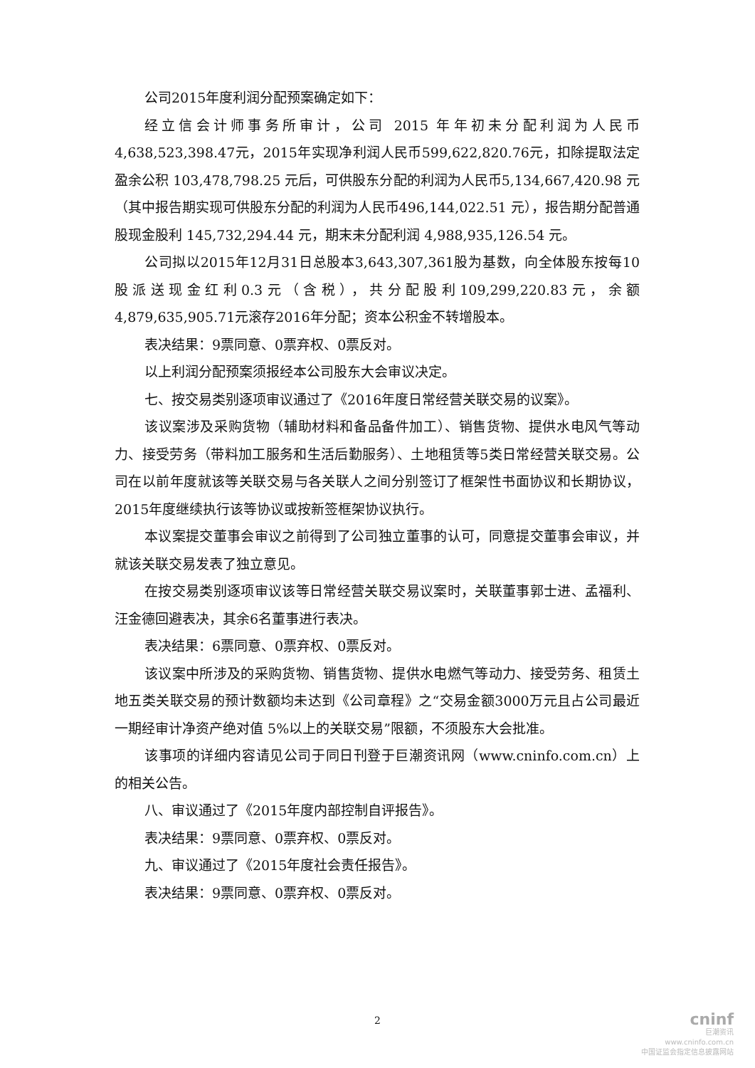公司2015年度利润分配预案确定如下：
经立信会计师事务所审计，公司 2015 年年初未分配利润为人民币4,638,523,398.47元，2015年实现净利润人民币599,622,820.76元，扣除提取法定盈余公积 103,478,798.25 元后，可供股东分配的利润为人民币5,134,667,420.98 元（其中报告期实现可供股东分配的利润为人民币496,144,022.51 元），报告期分配普通股现金股利 145,732,294.44 元，期末未分配利润 4,988,935,126.54 元。
公司拟以2015年12月31日总股本3,643,307,361股为基数，向全体股东按每10股派送现金红利0.3元（含税），共分配股利109,299,220.83元，余额4,879,635,905.71元滚存2016年分配；资本公积金不转增股本。
表决结果：9票同意、0票弃权、0票反对。
以上利润分配预案须报经本公司股东大会审议决定。
七、按交易类别逐项审议通过了《2016年度日常经营关联交易的议案》。
该议案涉及采购货物（辅助材料和备品备件加工）、销售货物、提供水电风气等动力、接受劳务（带料加工服务和生活后勤服务）、土地租赁等5类日常经营关联交易。公司在以前年度就该等关联交易与各关联人之间分别签订了框架性书面协议和长期协议，2015年度继续执行该等协议或按新签框架协议执行。
本议案提交董事会审议之前得到了公司独立董事的认可，同意提交董事会审议，并就该关联交易发表了独立意见。
在按交易类别逐项审议该等日常经营关联交易议案时，关联董事郭士进、孟福利、汪金德回避表决，其余6名董事进行表决。
表决结果：6票同意、0票弃权、0票反对。
该议案中所涉及的采购货物、销售货物、提供水电燃气等动力、接受劳务、租赁土地五类关联交易的预计数额均未达到《公司章程》之“交易金额3000万元且占公司最近一期经审计净资产绝对值 5%以上的关联交易”限额，不须股东大会批准。
该事项的详细内容请见公司于同日刊登于巨潮资讯网（www.cninfo.com.cn）上的相关公告。
八、审议通过了《2015年度内部控制自评报告》。
表决结果：9票同意、0票弃权、0票反对。
九、审议通过了《2015年度社会责任报告》。
表决结果：9票同意、0票弃权、0票反对。
2
cninf
巨潮资讯
www.cninfo.com.cn
中国证监会指定信息披露网站